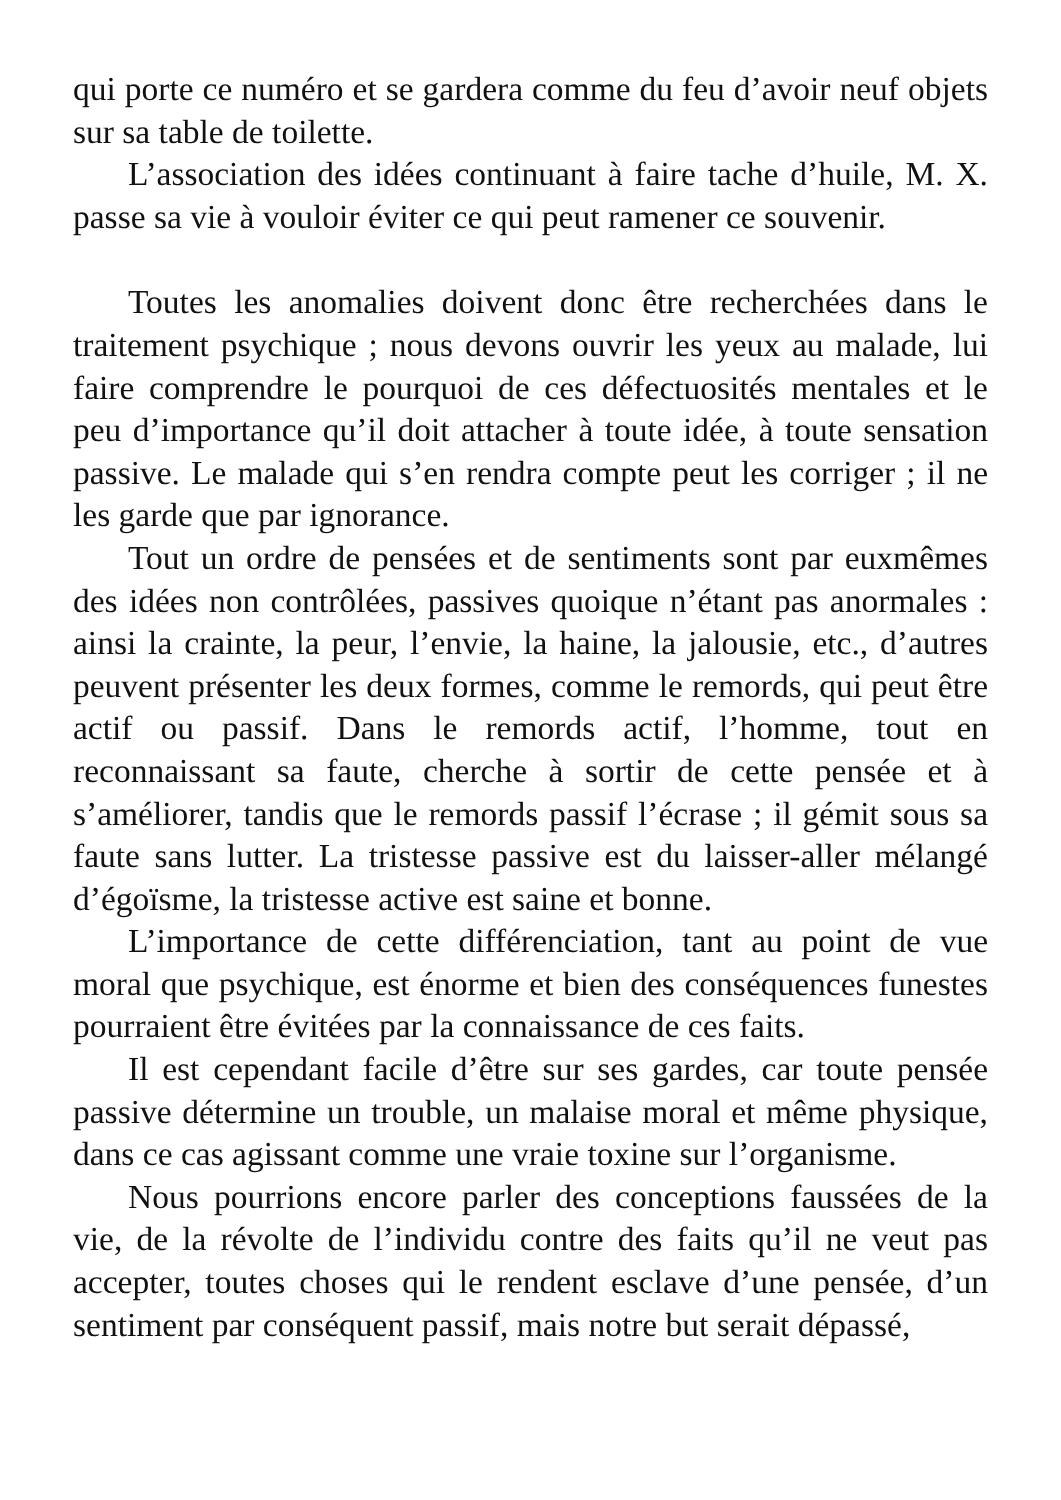qui porte ce numéro et se gardera comme du feu d’avoir neuf objets sur sa table de toilette.
L’association des idées continuant à faire tache d’huile, M. X. passe sa vie à vouloir éviter ce qui peut ramener ce souvenir.
Toutes les anomalies doivent donc être recherchées dans le traitement psychique ; nous devons ouvrir les yeux au malade, lui faire comprendre le pourquoi de ces défectuosités mentales et le peu d’importance qu’il doit attacher à toute idée, à toute sensation passive. Le malade qui s’en rendra compte peut les corriger ; il ne les garde que par ignorance.
Tout un ordre de pensées et de sentiments sont par euxmêmes des idées non contrôlées, passives quoique n’étant pas anormales : ainsi la crainte, la peur, l’envie, la haine, la jalousie, etc., d’autres peuvent présenter les deux formes, comme le remords, qui peut être actif ou passif. Dans le remords actif, l’homme, tout en reconnaissant sa faute, cherche à sortir de cette pensée et à s’améliorer, tandis que le remords passif l’écrase ; il gémit sous sa faute sans lutter. La tristesse passive est du laisser-aller mélangé d’égoïsme, la tristesse active est saine et bonne.
L’importance de cette différenciation, tant au point de vue moral que psychique, est énorme et bien des conséquences funestes pourraient être évitées par la connaissance de ces faits.
Il est cependant facile d’être sur ses gardes, car toute pensée passive détermine un trouble, un malaise moral et même physique, dans ce cas agissant comme une vraie toxine sur l’organisme.
Nous pourrions encore parler des conceptions faussées de la vie, de la révolte de l’individu contre des faits qu’il ne veut pas accepter, toutes choses qui le rendent esclave d’une pensée, d’un sentiment par conséquent passif, mais notre but serait dépassé,